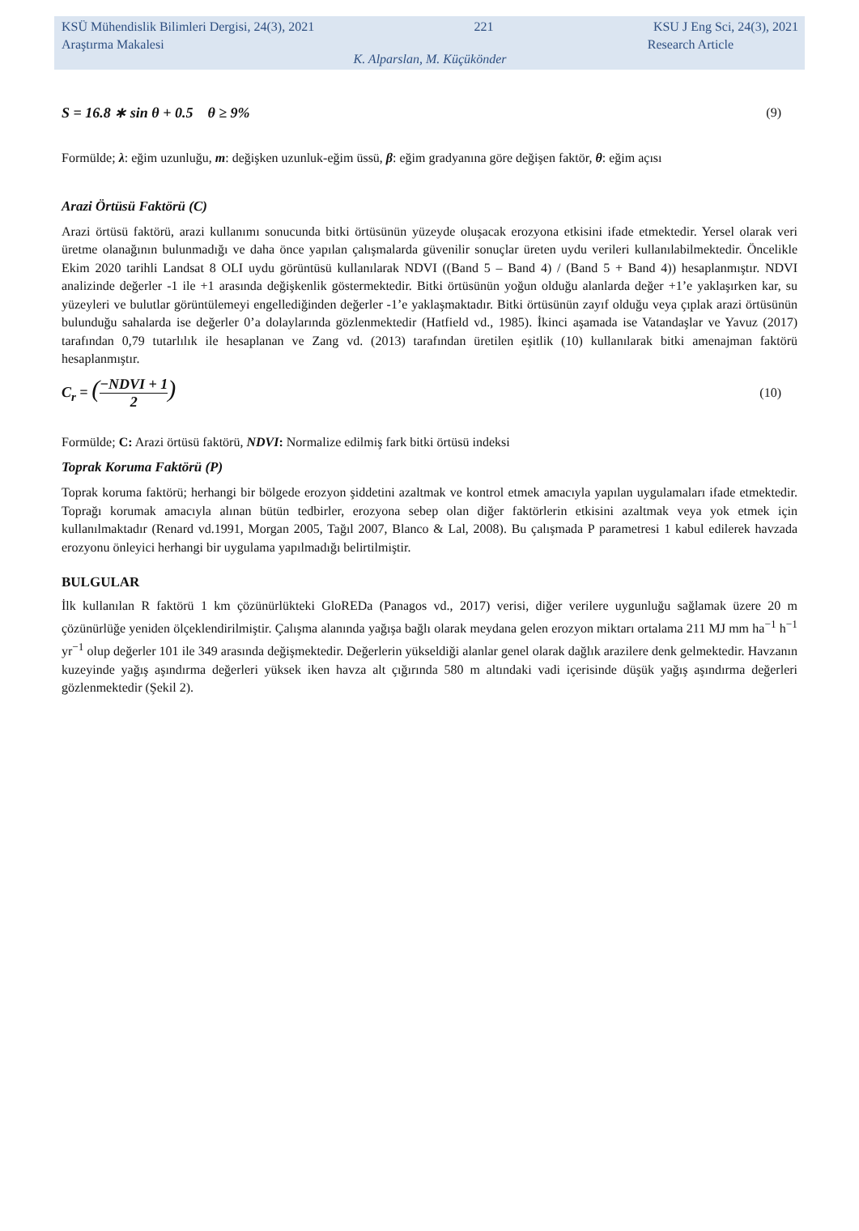KSÜ Mühendislik Bilimleri Dergisi, 24(3), 2021 221 KSU J Eng Sci, 24(3), 2021
Araştırma Makalesi Research Article
K. Alparslan, M. Küçükönder
S = 16.8 ∗ sin θ + 0.5 θ ≥ 9% (9)
Formülde; λ: eğim uzunluğu, m: değişken uzunluk-eğim üssü, β: eğim gradyanına göre değişen faktör, θ: eğim açısı
Arazi Örtüsü Faktörü (C)
Arazi örtüsü faktörü, arazi kullanımı sonucunda bitki örtüsünün yüzeyde oluşacak erozyona etkisini ifade etmektedir. Yersel olarak veri üretme olanağının bulunmadığı ve daha önce yapılan çalışmalarda güvenilir sonuçlar üreten uydu verileri kullanılabilmektedir. Öncelikle Ekim 2020 tarihli Landsat 8 OLI uydu görüntüsü kullanılarak NDVI ((Band 5 – Band 4) / (Band 5 + Band 4)) hesaplanmıştır. NDVI analizinde değerler -1 ile +1 arasında değişkenlik göstermektedir. Bitki örtüsünün yoğun olduğu alanlarda değer +1’e yaklaşırken kar, su yüzeyleri ve bulutlar görüntülemeyi engellediğinden değerler -1’e yaklaşmaktadır. Bitki örtüsünün zayıf olduğu veya çıplak arazi örtüsünün bulunduğu sahalarda ise değerler 0’a dolaylarında gözlenmektedir (Hatfield vd., 1985). İkinci aşamada ise Vatandaşlar ve Yavuz (2017) tarafından 0,79 tutarlılık ile hesaplanan ve Zang vd. (2013) tarafından üretilen eşitlik (10) kullanılarak bitki amenajman faktörü hesaplanmıştır.
C<sub>r</sub> = (−NDVI + 1 2) (10)
Formülde; C: Arazi örtüsü faktörü, NDVI: Normalize edilmiş fark bitki örtüsü indeksi
Toprak Koruma Faktörü (P)
Toprak koruma faktörü; herhangi bir bölgede erozyon şiddetini azaltmak ve kontrol etmek amacıyla yapılan uygulamaları ifade etmektedir. Toprağı korumak amacıyla alınan bütün tedbirler, erozyona sebep olan diğer faktörlerin etkisini azaltmak veya yok etmek için kullanılmaktadır (Renard vd.1991, Morgan 2005, Tağıl 2007, Blanco & Lal, 2008). Bu çalışmada P parametresi 1 kabul edilerek havzada erozyonu önleyici herhangi bir uygulama yapılmadığı belirtilmiştir.
BULGULAR
İlk kullanılan R faktörü 1 km çözünürlükteki GloREDa (Panagos vd., 2017) verisi, diğer verilere uygunluğu sağlamak üzere 20 m çözünürlüğe yeniden ölçeklendirilmiştir. Çalışma alanında yağışa bağlı olarak meydana gelen erozyon miktarı ortalama 211 MJ mm ha<sup>−1</sup> h<sup>−1</sup> yr<sup>−1</sup> olup değerler 101 ile 349 arasında değişmektedir. Değerlerin yükseldiği alanlar genel olarak dağlık arazilere denk gelmektedir. Havzanın kuzeyinde yağış aşındırma değerleri yüksek iken havza alt çığırında 580 m altındaki vadi içerisinde düşük yağış aşındırma değerleri gözlenmektedir (Şekil 2).